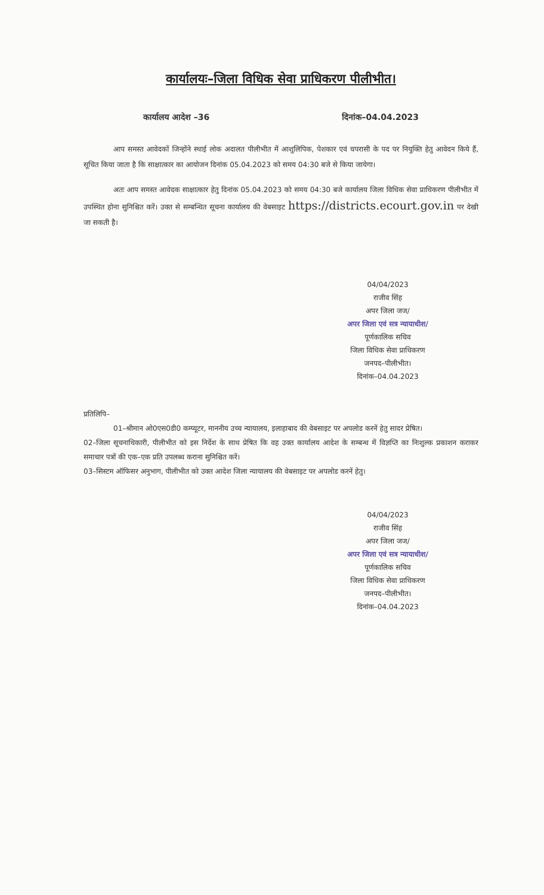कार्यालयः–जिला विधिक सेवा प्राधिकरण पीलीभीत।
कार्यालय आदेश –36 दिनांक–04.04.2023
आप समस्त आवेदकों जिन्होंने स्थाई लोक अदालत पीलीभीत में आशुलिपिक, पेशकार एवं चपरासी के पद पर नियुक्ति हेतु आवेदन किये हैं, सूचित किया जाता है कि साक्षात्कार का आयोजन दिनांक 05.04.2023 को समय 04:30 बजे से किया जायेगा।
अतः आप समस्त आवेदक साक्षात्कार हेतु दिनांक 05.04.2023 को समय 04:30 बजे कार्यालय जिला विधिक सेवा प्राधिकरण पीलीभीत में उपस्थित होना सुनिश्चित करें। उक्त से सम्बन्धित सूचना कार्यालय की वेबसाइट https://districts.ecourt.gov.in पर देखी जा सकती है।
04/04/2023
राजीव सिंह
अपर जिला जज/
अपर जिला एवं सत्र न्यायाधीश/
पूर्णकालिक सचिव
जिला विधिक सेवा प्राधिकरण
जनपद–पीलीभीत।
दिनांक–04.04.2023
प्रतिलिपि–
01–श्रीमान ओ0एस0डी0 कम्प्यूटर, माननीय उच्च न्यायालय, इलाहाबाद की वेबसाइट पर अपलोड करनें हेतु सादर प्रेषित।
02–जिला सूचनाधिकारी, पीलीभीत को इस निर्देश के साथ प्रेषित कि वह उक्त कार्यालय आदेश के सम्बन्ध में विज्ञप्ति का निःशुल्क प्रकाशन कराकर समाचार पत्रों की एक–एक प्रति उपलब्ध कराना सुनिश्चित करें।
03–सिस्टम ऑफिसर अनुभाग, पीलीभीत को उक्त आदेश जिला न्यायालय की वेबसाइट पर अपलोड करनें हेतु।
04/04/2023
राजीव सिंह
अपर जिला जज/
अपर जिला एवं सत्र न्यायाधीश/
पूर्णकालिक सचिव
जिला विधिक सेवा प्राधिकरण
जनपद–पीलीभीत।
दिनांक–04.04.2023